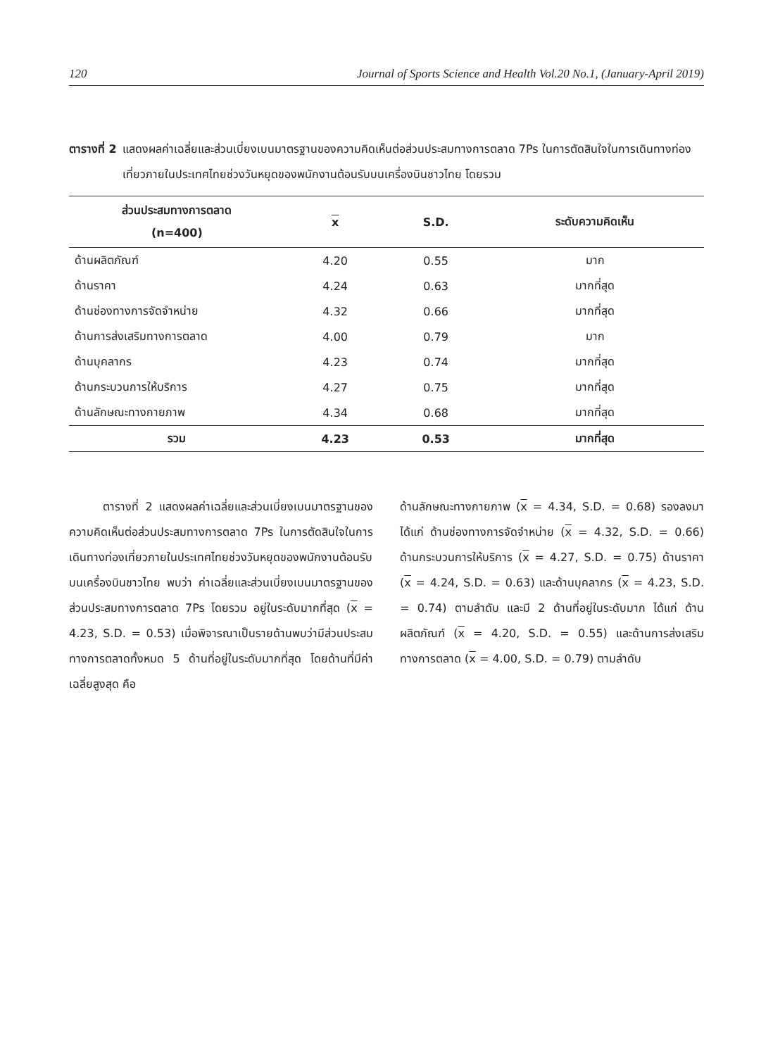120 Journal of Sports Science and Health Vol.20 No.1, (January-April 2019)
ตารางที่ 2 แสดงผลค่าเฉลี่ยและส่วนเบี่ยงเบนมาตรฐานของความคิดเห็นต่อส่วนประสมทางการตลาด 7Ps ในการตัดสินใจในการเดินทางท่องเที่ยวภายในประเทศไทยช่วงวันหยุดของพนักงานต้อนรับบนเครื่องบินชาวไทย โดยรวม
| ส่วนประสมทางการตลาด (n=400) | x | S.D. | ระดับความคิดเห็น |
| --- | --- | --- | --- |
| ด้านผลิตภัณฑ์ | 4.20 | 0.55 | มาก |
| ด้านราคา | 4.24 | 0.63 | มากที่สุด |
| ด้านช่องทางการจัดจำหน่าย | 4.32 | 0.66 | มากที่สุด |
| ด้านการส่งเสริมทางการตลาด | 4.00 | 0.79 | มาก |
| ด้านบุคลากร | 4.23 | 0.74 | มากที่สุด |
| ด้านกระบวนการให้บริการ | 4.27 | 0.75 | มากที่สุด |
| ด้านลักษณะทางกายภาพ | 4.34 | 0.68 | มากที่สุด |
| รวม | 4.23 | 0.53 | มากที่สุด |
   ตารางที่ 2 แสดงผลค่าเฉลี่ยและส่วนเบี่ยงเบนมาตรฐานของความคิดเห็นต่อส่วนประสมทางการตลาด 7Ps ในการตัดสินใจในการเดินทางท่องเที่ยวภายในประเทศไทยช่วงวันหยุดของพนักงานต้อนรับบนเครื่องบินชาวไทย พบว่า ค่าเฉลี่ยและส่วนเบี่ยงเบนมาตรฐานของส่วนประสมทางการตลาด 7Ps โดยรวม อยู่ในระดับมากที่สุด (x = 4.23, S.D. = 0.53) เมื่อพิจารณาเป็นรายด้านพบว่ามีส่วนประสมทางการตลาดทั้งหมด 5 ด้านที่อยู่ในระดับมากที่สุด โดยด้านที่มีค่าเฉลี่ยสูงสุด คือ
ด้านลักษณะทางกายภาพ (x = 4.34, S.D. = 0.68) รองลงมา ได้แก่ ด้านช่องทางการจัดจำหน่าย (x = 4.32, S.D. = 0.66) ด้านกระบวนการให้บริการ (x = 4.27, S.D. = 0.75) ด้านราคา (x = 4.24, S.D. = 0.63) และด้านบุคลากร (x = 4.23, S.D. = 0.74) ตามลำดับ และมี 2 ด้านที่อยู่ในระดับมาก ได้แก่ ด้านผลิตภัณฑ์ (x = 4.20, S.D. = 0.55) และด้านการส่งเสริมทางการตลาด (x = 4.00, S.D. = 0.79) ตามลำดับ